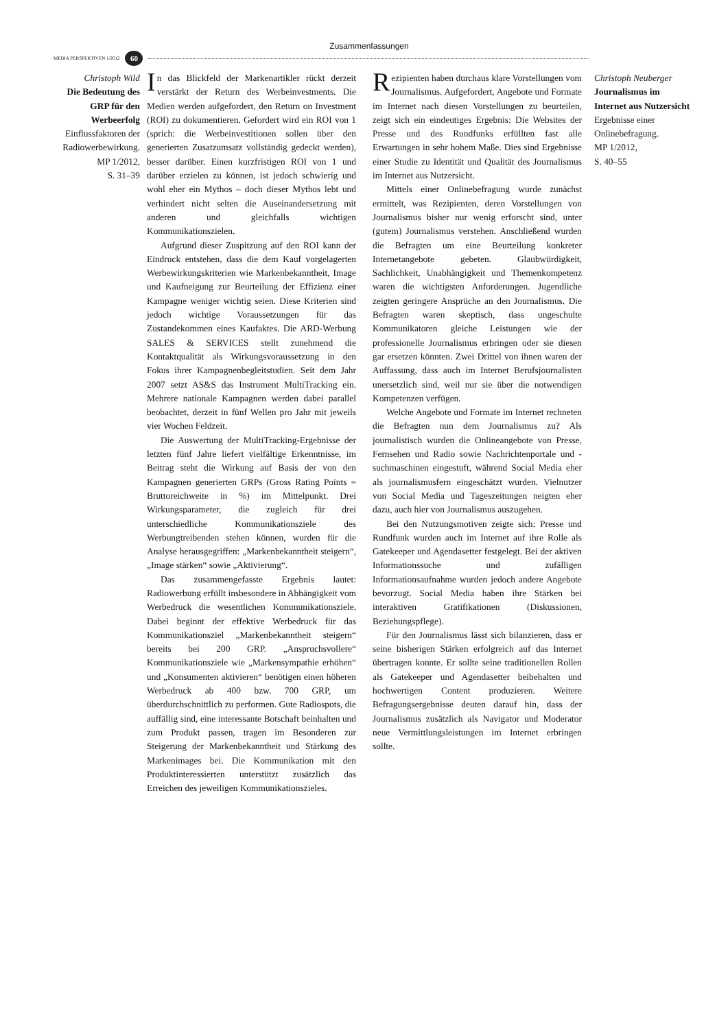Zusammenfassungen
MEDIA PERSPEKTIVEN 1/2012 60
Christoph Wild
Die Bedeutung des GRP für den Werbeerfolg
Einflussfaktoren der Radiowerbewirkung.
MP 1/2012,
S. 31–39
In das Blickfeld der Markenartikler rückt derzeit verstärkt der Return des Werbeinvestments. Die Medien werden aufgefordert, den Return on Investment (ROI) zu dokumentieren. Gefordert wird ein ROI von 1 (sprich: die Werbeinvestitionen sollen über den generierten Zusatzumsatz vollständig gedeckt werden), besser darüber. Einen kurzfristigen ROI von 1 und darüber erzielen zu können, ist jedoch schwierig und wohl eher ein Mythos – doch dieser Mythos lebt und verhindert nicht selten die Auseinandersetzung mit anderen und gleichfalls wichtigen Kommunikationszielen.
Aufgrund dieser Zuspitzung auf den ROI kann der Eindruck entstehen, dass die dem Kauf vorgelagerten Werbewirkungskriterien wie Markenbekanntheit, Image und Kaufneigung zur Beurteilung der Effizienz einer Kampagne weniger wichtig seien. Diese Kriterien sind jedoch wichtige Voraussetzungen für das Zustandekommen eines Kaufaktes. Die ARD-Werbung SALES & SERVICES stellt zunehmend die Kontaktqualität als Wirkungsvoraussetzung in den Fokus ihrer Kampagnenbegleitstudien. Seit dem Jahr 2007 setzt AS&S das Instrument MultiTracking ein. Mehrere nationale Kampagnen werden dabei parallel beobachtet, derzeit in fünf Wellen pro Jahr mit jeweils vier Wochen Feldzeit.
Die Auswertung der MultiTracking-Ergebnisse der letzten fünf Jahre liefert vielfältige Erkenntnisse, im Beitrag steht die Wirkung auf Basis der von den Kampagnen generierten GRPs (Gross Rating Points = Bruttoreichweite in %) im Mittelpunkt. Drei Wirkungsparameter, die zugleich für drei unterschiedliche Kommunikationsziele des Werbungtreibenden stehen können, wurden für die Analyse herausgegriffen: „Markenbekanntheit steigern“, „Image stärken“ sowie „Aktivierung“.
Das zusammengefasste Ergebnis lautet: Radiowerbung erfüllt insbesondere in Abhängigkeit vom Werbedruck die wesentlichen Kommunikationsziele. Dabei beginnt der effektive Werbedruck für das Kommunikationsziel „Markenbekanntheit steigern“ bereits bei 200 GRP. „Anspruchsvollere“ Kommunikationsziele wie „Markensympathie erhöhen“ und „Konsumenten aktivieren“ benötigen einen höheren Werbedruck ab 400 bzw. 700 GRP, um überdurchschnittlich zu performen. Gute Radiospots, die auffällig sind, eine interessante Botschaft beinhalten und zum Produkt passen, tragen im Besonderen zur Steigerung der Markenbekanntheit und Stärkung des Markenimages bei. Die Kommunikation mit den Produktinteressierten unterstützt zusätzlich das Erreichen des jeweiligen Kommunikationszieles.
Rezipienten haben durchaus klare Vorstellungen vom Journalismus. Aufgefordert, Angebote und Formate im Internet nach diesen Vorstellungen zu beurteilen, zeigt sich ein eindeutiges Ergebnis: Die Websites der Presse und des Rundfunks erfüllten fast alle Erwartungen in sehr hohem Maße. Dies sind Ergebnisse einer Studie zu Identität und Qualität des Journalismus im Internet aus Nutzersicht.
Mittels einer Onlinebefragung wurde zunächst ermittelt, was Rezipienten, deren Vorstellungen von Journalismus bisher nur wenig erforscht sind, unter (gutem) Journalismus verstehen. Anschließend wurden die Befragten um eine Beurteilung konkreter Internetangebote gebeten. Glaubwürdigkeit, Sachlichkeit, Unabhängigkeit und Themenkompetenz waren die wichtigsten Anforderungen. Jugendliche zeigten geringere Ansprüche an den Journalismus. Die Befragten waren skeptisch, dass ungeschulte Kommunikatoren gleiche Leistungen wie der professionelle Journalismus erbringen oder sie diesen gar ersetzen könnten. Zwei Drittel von ihnen waren der Auffassung, dass auch im Internet Berufsjournalisten unersetzlich sind, weil nur sie über die notwendigen Kompetenzen verfügen.
Welche Angebote und Formate im Internet rechneten die Befragten nun dem Journalismus zu? Als journalistisch wurden die Onlineangebote von Presse, Fernsehen und Radio sowie Nachrichtenportale und -suchmaschinen eingestuft, während Social Media eher als journalismusfern eingeschätzt wurden. Vielnutzer von Social Media und Tageszeitungen neigten eher dazu, auch hier von Journalismus auszugehen.
Bei den Nutzungsmotiven zeigte sich: Presse und Rundfunk wurden auch im Internet auf ihre Rolle als Gatekeeper und Agendasetter festgelegt. Bei der aktiven Informationssuche und zufälligen Informationsaufnahme wurden jedoch andere Angebote bevorzugt. Social Media haben ihre Stärken bei interaktiven Gratifikationen (Diskussionen, Beziehungspflege).
Für den Journalismus lässt sich bilanzieren, dass er seine bisherigen Stärken erfolgreich auf das Internet übertragen konnte. Er sollte seine traditionellen Rollen als Gatekeeper und Agendasetter beibehalten und hochwertigen Content produzieren. Weitere Befragungsergebnisse deuten darauf hin, dass der Journalismus zusätzlich als Navigator und Moderator neue Vermittlungsleistungen im Internet erbringen sollte.
Christoph Neuberger
Journalismus im Internet aus Nutzersicht
Ergebnisse einer Onlinebefragung.
MP 1/2012,
S. 40–55